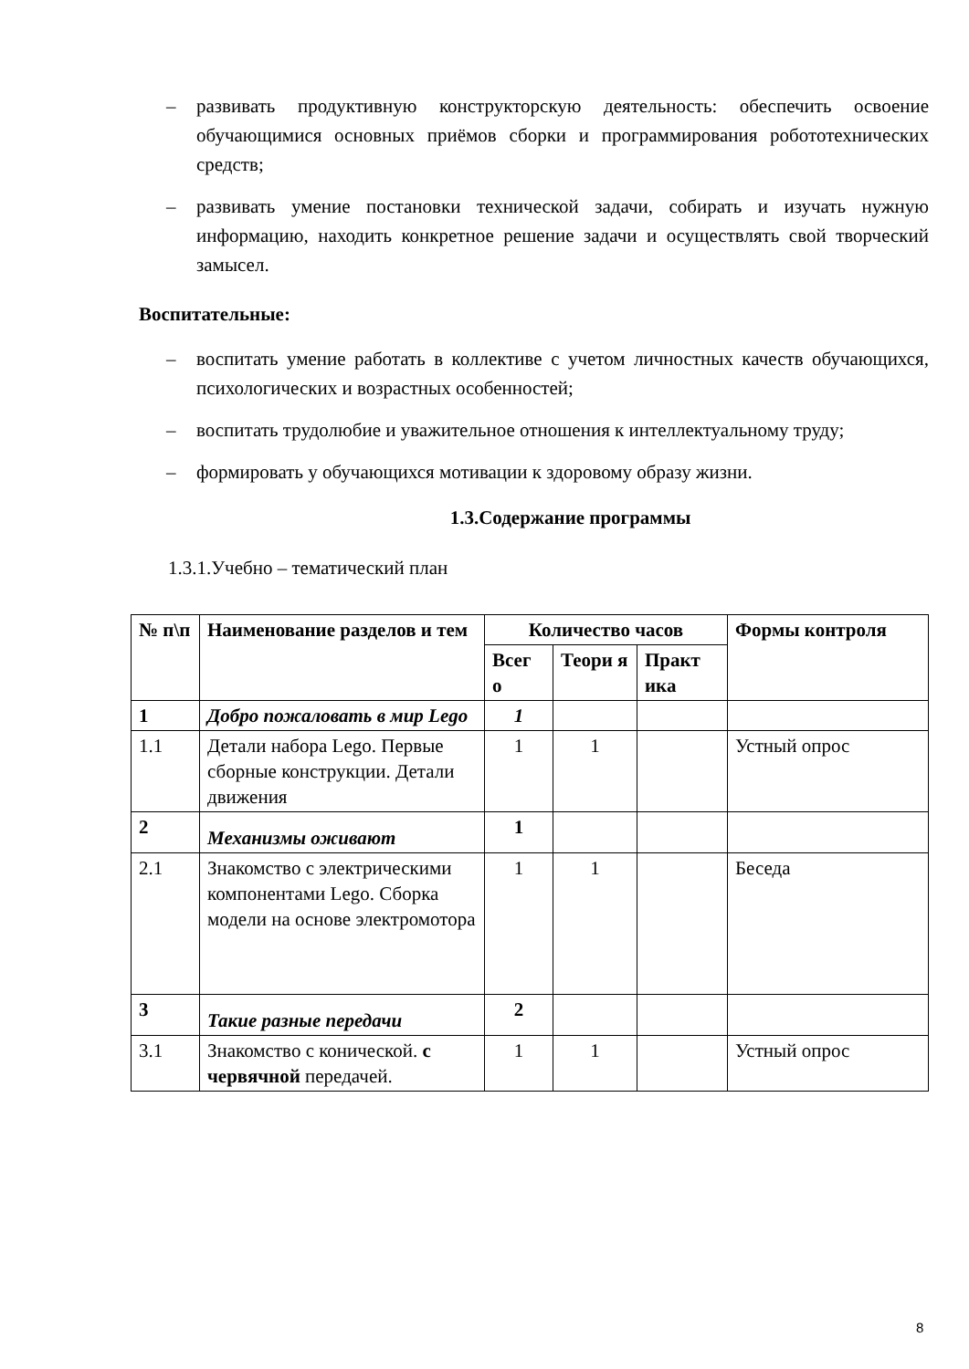– развивать продуктивную конструкторскую деятельность: обеспечить освоение обучающимися основных приёмов сборки и программирования робототехнических средств;
– развивать умение постановки технической задачи, собирать и изучать нужную информацию, находить конкретное решение задачи и осуществлять свой творческий замысел.
Воспитательные:
– воспитать умение работать в коллективе с учетом личностных качеств обучающихся, психологических и возрастных особенностей;
– воспитать трудолюбие и уважительное отношения к интеллектуальному труду;
– формировать у обучающихся мотивации к здоровому образу жизни.
1.3.Содержание программы
1.3.1.Учебно – тематический план
| № п\п | Наименование разделов и тем | Количество часов | | | Формы контроля |
| --- | --- | --- | --- | --- | --- |
| | | Всег о | Теори я | Практ ика | |
| 1 | Добро пожаловать в мир Lego | 1 | | | |
| 1.1 | Детали набора Lego. Первые сборные конструкции. Детали движения | 1 | 1 | | Устный опрос |
| 2 | Механизмы оживают | 1 | | | |
| 2.1 | Знакомство с электрическими компонентами Lego. Сборка модели на основе электромотора | 1 | 1 | | Беседа |
| 3 | Такие разные передачи | 2 | | | |
| 3.1 | Знакомство с конической. с червячной передачей. | 1 | 1 | | Устный опрос |
8